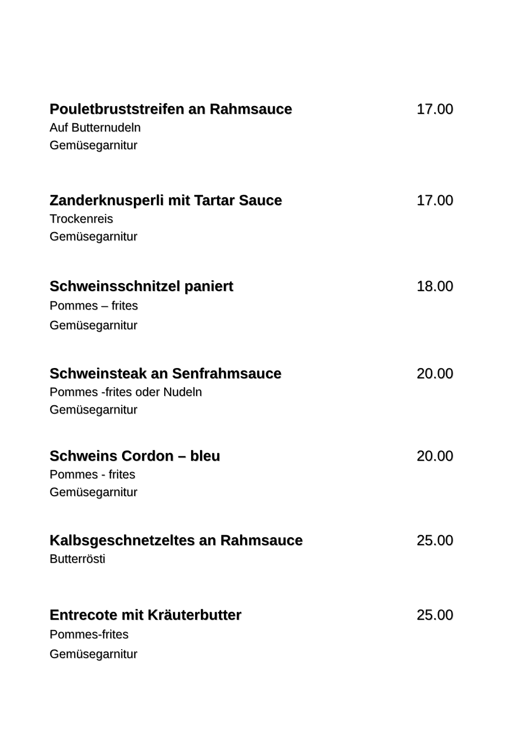Pouletbruststreifen an Rahmsauce 17.00
Auf Butternudeln
Gemüsegarnitur
Zanderknusperli mit Tartar Sauce 17.00
Trockenreis
Gemüsegarnitur
Schweinsschnitzel paniert 18.00
Pommes – frites
Gemüsegarnitur
Schweinsteak an Senfrahmsauce 20.00
Pommes -frites oder Nudeln
Gemüsegarnitur
Schweins Cordon – bleu 20.00
Pommes - frites
Gemüsegarnitur
Kalbsgeschnetzeltes an Rahmsauce 25.00
Butterrösti
Entrecote mit Kräuterbutter 25.00
Pommes-frites
Gemüsegarnitur